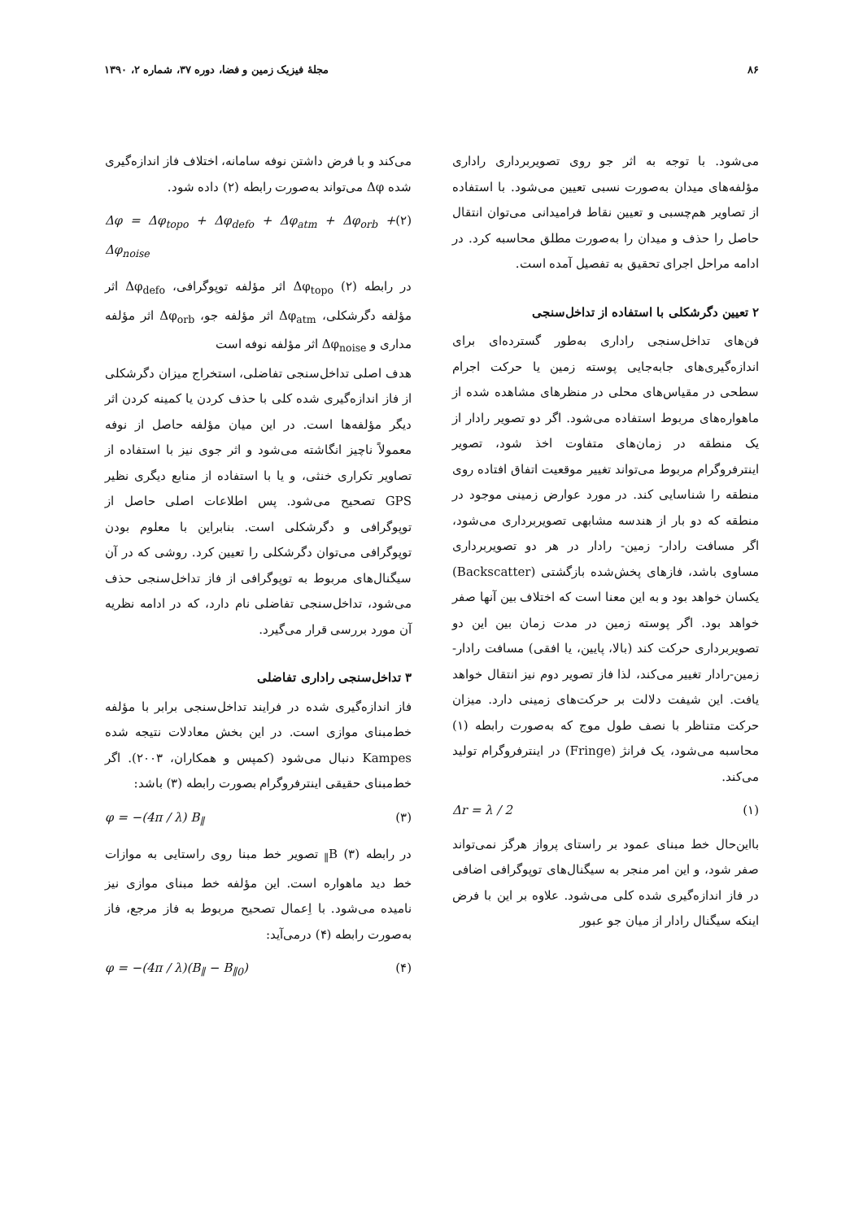۸۶ مجلهٔ فیزیک زمین و فضا، دوره ۳۷، شماره ۲، ۱۳۹۰
می‌شود. با توجه به اثر جو روی تصویربرداری راداری مؤلفه‌های میدان به‌صورت نسبی تعیین می‌شود. با استفاده از تصاویر هم‌چسبی و تعیین نقاط فرامیدانی می‌توان انتقال حاصل را حذف و میدان را به‌صورت مطلق محاسبه کرد. در ادامه مراحل اجرای تحقیق به تفصیل آمده است.
۲ تعیین دگرشکلی با استفاده از تداخل‌سنجی
فن‌های تداخل‌سنجی راداری به‌طور گسترده‌ای برای اندازه‌گیری‌های جابه‌جایی پوسته زمین یا حرکت اجرام سطحی در مقیاس‌های محلی در منظرهای مشاهده شده از ماهواره‌های مربوط استفاده می‌شود. اگر دو تصویر رادار از یک منطقه در زمان‌های متفاوت اخذ شود، تصویر اینترفروگرام مربوط می‌تواند تغییر موقعیت اتفاق افتاده روی منطقه را شناسایی کند. در مورد عوارض زمینی موجود در منطقه که دو بار از هندسه مشابهی تصویربرداری می‌شود، اگر مسافت رادار- زمین- رادار در هر دو تصویربرداری مساوی باشد، فازهای پخش‌شده بازگشتی (Backscatter) یکسان خواهد بود و به این معنا است که اختلاف بین آنها صفر خواهد بود. اگر پوسته زمین در مدت زمان بین این دو تصویربرداری حرکت کند (بالا، پایین، یا افقی) مسافت رادار-زمین-رادار تغییر می‌کند، لذا فاز تصویر دوم نیز انتقال خواهد یافت. این شیفت دلالت بر حرکت‌های زمینی دارد. میزان حرکت متناظر با نصف طول موج که به‌صورت رابطه (۱) محاسبه می‌شود، یک فرانژ (Fringe) در اینترفروگرام تولید می‌کند.
Δr = λ / 2 (۱)
بااین‌حال خط مبنای عمود بر راستای پرواز هرگز نمی‌تواند صفر شود، و این امر منجر به سیگنال‌های توپوگرافی اضافی در فاز اندازه‌گیری شده کلی می‌شود. علاوه بر این با فرض اینکه سیگنال رادار از میان جو عبور
می‌کند و با فرض داشتن نوفه سامانه، اختلاف فاز اندازه‌گیری شده Δφ می‌تواند به‌صورت رابطه (۲) داده شود.
Δφ = Δφ<sub>topo</sub> + Δφ<sub>defo</sub> + Δφ<sub>atm</sub> + Δφ<sub>orb</sub> + Δφ<sub>noise</sub> (۲)
در رابطه (۲) Δφ<sub>topo</sub> اثر مؤلفه توپوگرافی، Δφ<sub>defo</sub> اثر مؤلفه دگرشکلی، Δφ<sub>atm</sub> اثر مؤلفه جو، Δφ<sub>orb</sub> اثر مؤلفه مداری و Δφ<sub>noise</sub> اثر مؤلفه نوفه است
هدف اصلی تداخل‌سنجی تفاضلی، استخراج میزان دگرشکلی از فاز اندازه‌گیری شده کلی با حذف کردن یا کمینه کردن اثر دیگر مؤلفه‌ها است. در این میان مؤلفه حاصل از نوفه معمولاً ناچیز انگاشته می‌شود و اثر جوی نیز با استفاده از تصاویر تکراری خنثی، و یا با استفاده از منابع دیگری نظیر GPS تصحیح می‌شود. پس اطلاعات اصلی حاصل از توپوگرافی و دگرشکلی است. بنابراین با معلوم بودن توپوگرافی می‌توان دگرشکلی را تعیین کرد. روشی که در آن سیگنال‌های مربوط به توپوگرافی از فاز تداخل‌سنجی حذف می‌شود، تداخل‌سنجی تفاضلی نام دارد، که در ادامه نظریه آن مورد بررسی قرار می‌گیرد.
۳ تداخل‌سنجی راداری تفاضلی
فاز اندازه‌گیری شده در فرایند تداخل‌سنجی برابر با مؤلفه خط‌مبنای موازی است. در این بخش معادلات نتیجه شده Kampes دنبال می‌شود (کمپس و همکاران، ۲۰۰۳). اگر خط‌مبنای حقیقی اینترفروگرام بصورت رابطه (۳) باشد:
φ = −(4π / λ) B<sub>∥</sub> (۳)
در رابطه (۳) B<sub>∥</sub> تصویر خط مبنا روی راستایی به موازات خط دید ماهواره است. این مؤلفه خط مبنای موازی نیز نامیده می‌شود. با اِعمال تصحیح مربوط به فاز مرجع، فاز به‌صورت رابطه (۴) درمی‌آید:
φ = −(4π / λ)(B<sub>∥</sub> − B<sub>∥0</sub>) (۴)